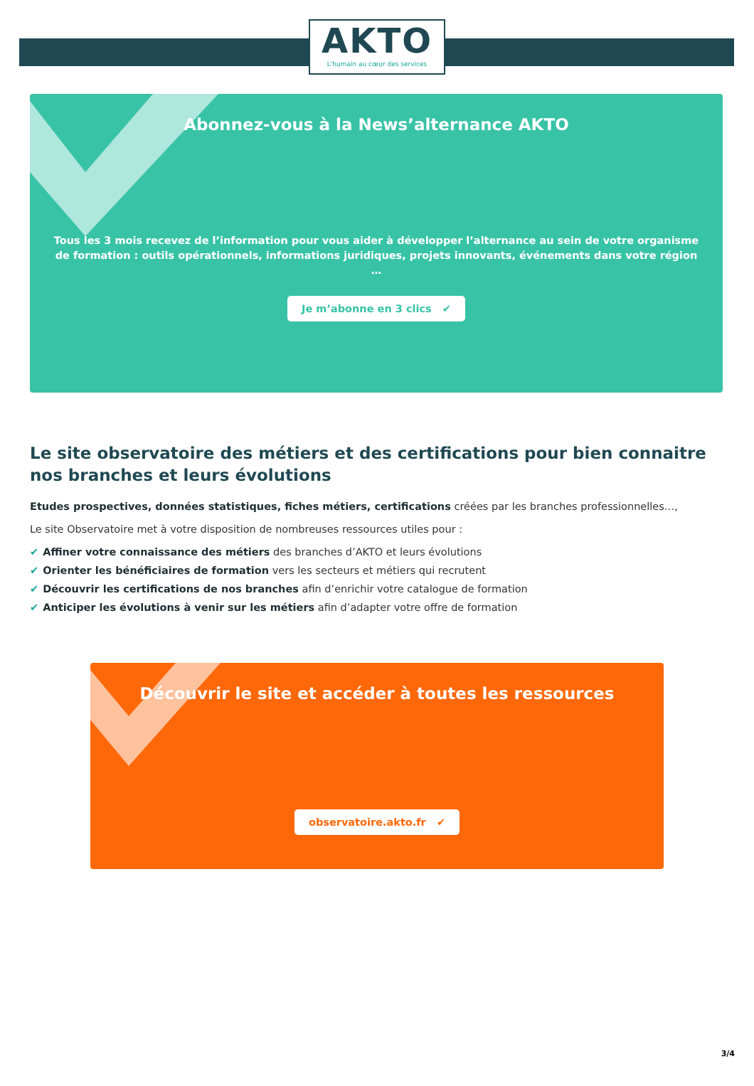AKTO
L'humain au cœur des services
Abonnez-vous à la News’alternance AKTO
Tous les 3 mois recevez de l’information pour vous aider à développer l’alternance au sein de votre organisme de formation : outils opérationnels, informations juridiques, projets innovants, événements dans votre région …
Je m’abonne en 3 clics ✔
Le site observatoire des métiers et des certifications pour bien connaitre nos branches et leurs évolutions
Etudes prospectives, données statistiques, fiches métiers, certifications créées par les branches professionnelles…,
Le site Observatoire met à votre disposition de nombreuses ressources utiles pour :
✔ Affiner votre connaissance des métiers des branches d’AKTO et leurs évolutions
✔ Orienter les bénéficiaires de formation vers les secteurs et métiers qui recrutent
✔ Découvrir les certifications de nos branches afin d’enrichir votre catalogue de formation
✔ Anticiper les évolutions à venir sur les métiers afin d’adapter votre offre de formation
Découvrir le site et accéder à toutes les ressources
observatoire.akto.fr ✔
3/4